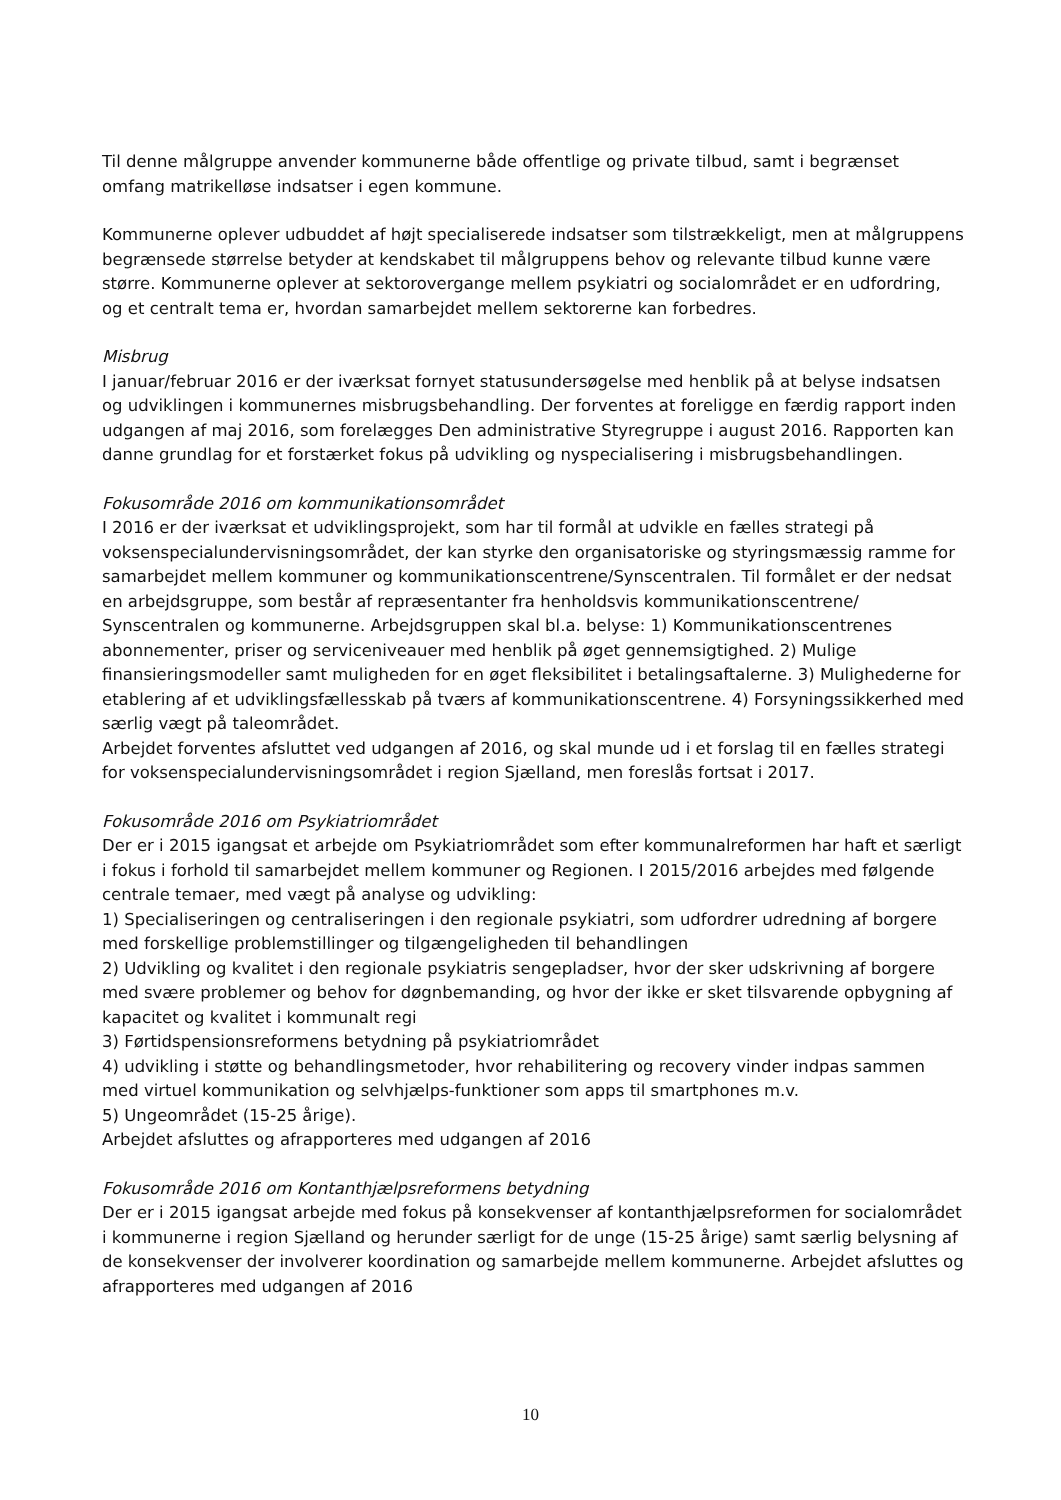Til denne målgruppe anvender kommunerne både offentlige og private tilbud, samt i begrænset omfang matrikelløse indsatser i egen kommune.
Kommunerne oplever udbuddet af højt specialiserede indsatser som tilstrækkeligt, men at målgruppens begrænsede størrelse betyder at kendskabet til målgruppens behov og relevante tilbud kunne være større. Kommunerne oplever at sektorovergange mellem psykiatri og socialområdet er en udfordring, og et centralt tema er, hvordan samarbejdet mellem sektorerne kan forbedres.
Misbrug
I januar/februar 2016 er der iværksat fornyet statusundersøgelse med henblik på at belyse indsatsen og udviklingen i kommunernes misbrugsbehandling. Der forventes at foreligge en færdig rapport inden udgangen af maj 2016, som forelægges Den administrative Styregruppe i august 2016. Rapporten kan danne grundlag for et forstærket fokus på udvikling og nyspecialisering i misbrugsbehandlingen.
Fokusområde 2016 om kommunikationsområdet
I 2016 er der iværksat et udviklingsprojekt, som har til formål at udvikle en fælles strategi på voksenspecialundervisningsområdet, der kan styrke den organisatoriske og styringsmæssig ramme for samarbejdet mellem kommuner og kommunikationscentrene/Synscentralen. Til formålet er der nedsat en arbejdsgruppe, som består af repræsentanter fra henholdsvis kommunikationscentrene/ Synscentralen og kommunerne. Arbejdsgruppen skal bl.a. belyse: 1) Kommunikationscentrenes abonnementer, priser og serviceniveauer med henblik på øget gennemsigtighed. 2) Mulige finansieringsmodeller samt muligheden for en øget fleksibilitet i betalingsaftalerne. 3) Mulighederne for etablering af et udviklingsfællesskab på tværs af kommunikationscentrene. 4) Forsyningssikkerhed med særlig vægt på taleområdet.
Arbejdet forventes afsluttet ved udgangen af 2016, og skal munde ud i et forslag til en fælles strategi for voksenspecialundervisningsområdet i region Sjælland, men foreslås fortsat i 2017.
Fokusområde 2016 om Psykiatriområdet
Der er i 2015 igangsat et arbejde om Psykiatriområdet som efter kommunalreformen har haft et særligt i fokus i forhold til samarbejdet mellem kommuner og Regionen. I 2015/2016 arbejdes med følgende centrale temaer, med vægt på analyse og udvikling:
1) Specialiseringen og centraliseringen i den regionale psykiatri, som udfordrer udredning af borgere med forskellige problemstillinger og tilgængeligheden til behandlingen
2) Udvikling og kvalitet i den regionale psykiatris sengepladser, hvor der sker udskrivning af borgere med svære problemer og behov for døgnbemanding, og hvor der ikke er sket tilsvarende opbygning af kapacitet og kvalitet i kommunalt regi
3) Førtidspensionsreformens betydning på psykiatriområdet
4) udvikling i støtte og behandlingsmetoder, hvor rehabilitering og recovery vinder indpas sammen med virtuel kommunikation og selvhjælps-funktioner som apps til smartphones m.v.
5) Ungeområdet (15-25 årige).
Arbejdet afsluttes og afrapporteres med udgangen af 2016
Fokusområde 2016 om Kontanthjælpsreformens betydning
Der er i 2015 igangsat arbejde med fokus på konsekvenser af kontanthjælpsreformen for socialområdet i kommunerne i region Sjælland og herunder særligt for de unge (15-25 årige) samt særlig belysning af de konsekvenser der involverer koordination og samarbejde mellem kommunerne. Arbejdet afsluttes og afrapporteres med udgangen af 2016
10